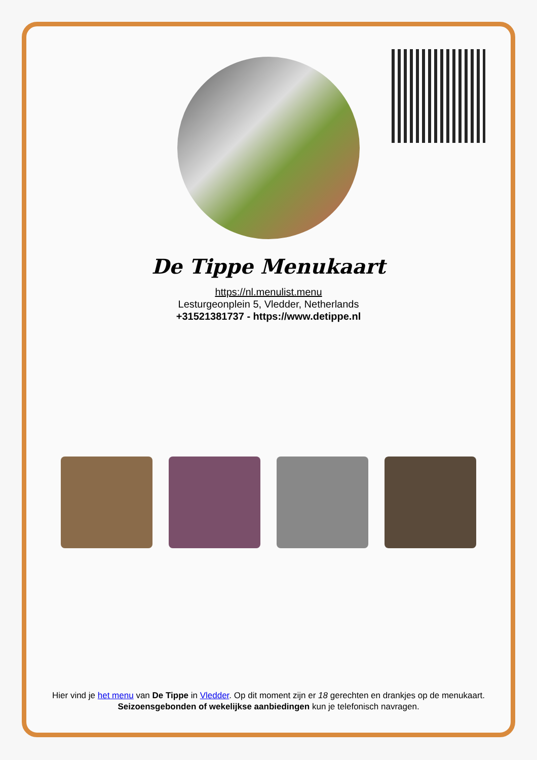De Tippe Menukaart
https://nl.menulist.menu
Lesturgeonplein 5, Vledder, Netherlands
+31521381737 - https://www.detippe.nl
Hier vind je het menu van De Tippe in Vledder. Op dit moment zijn er 18 gerechten en drankjes op de menukaart. Seizoensgebonden of wekelijkse aanbiedingen kun je telefonisch navragen.